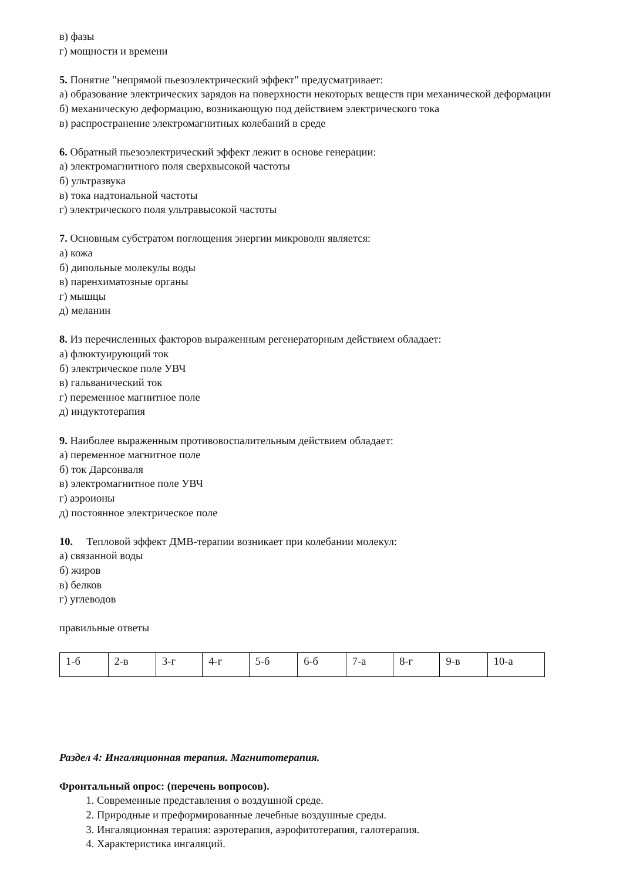в) фазы
г) мощности и времени
5. Понятие "непрямой пьезоэлектрический эффект" предусматривает:
а) образование электрических зарядов на поверхности некоторых веществ при механической деформации
б) механическую деформацию, возникающую под действием электрического тока
в) распространение электромагнитных колебаний в среде
6. Обратный пьезоэлектрический эффект лежит в основе генерации:
а) электромагнитного поля сверхвысокой частоты
б) ультразвука
в) тока надтональной частоты
г) электрического поля ультравысокой частоты
7. Основным субстратом поглощения энергии микроволн является:
а) кожа
б) дипольные молекулы воды
в) паренхиматозные органы
г) мышцы
д) меланин
8. Из перечисленных факторов выраженным регенераторным действием обладает:
а) флюктуирующий ток
б) электрическое поле УВЧ
в) гальванический ток
г) переменное магнитное поле
д) индуктотерапия
9. Наиболее выраженным противовоспалительным действием обладает:
а) переменное магнитное поле
б) ток Дарсонваля
в) электромагнитное поле УВЧ
г) аэроионы
д) постоянное электрическое поле
10. Тепловой эффект ДМВ-терапии возникает при колебании молекул:
а) связанной воды
б) жиров
в) белков
г) углеводов
правильные ответы
| 1-б | 2-в | 3-г | 4-г | 5-б | 6-б | 7-а | 8-г | 9-в | 10-а |
Раздел 4: Ингаляционная терапия. Магнитотерапия.
Фронтальный опрос: (перечень вопросов).
1. Современные представления о воздушной среде.
2. Природные и преформированные лечебные воздушные среды.
3. Ингаляционная терапия: аэротерапия, аэрофитотерапия, галотерапия.
4. Характеристика ингаляций.